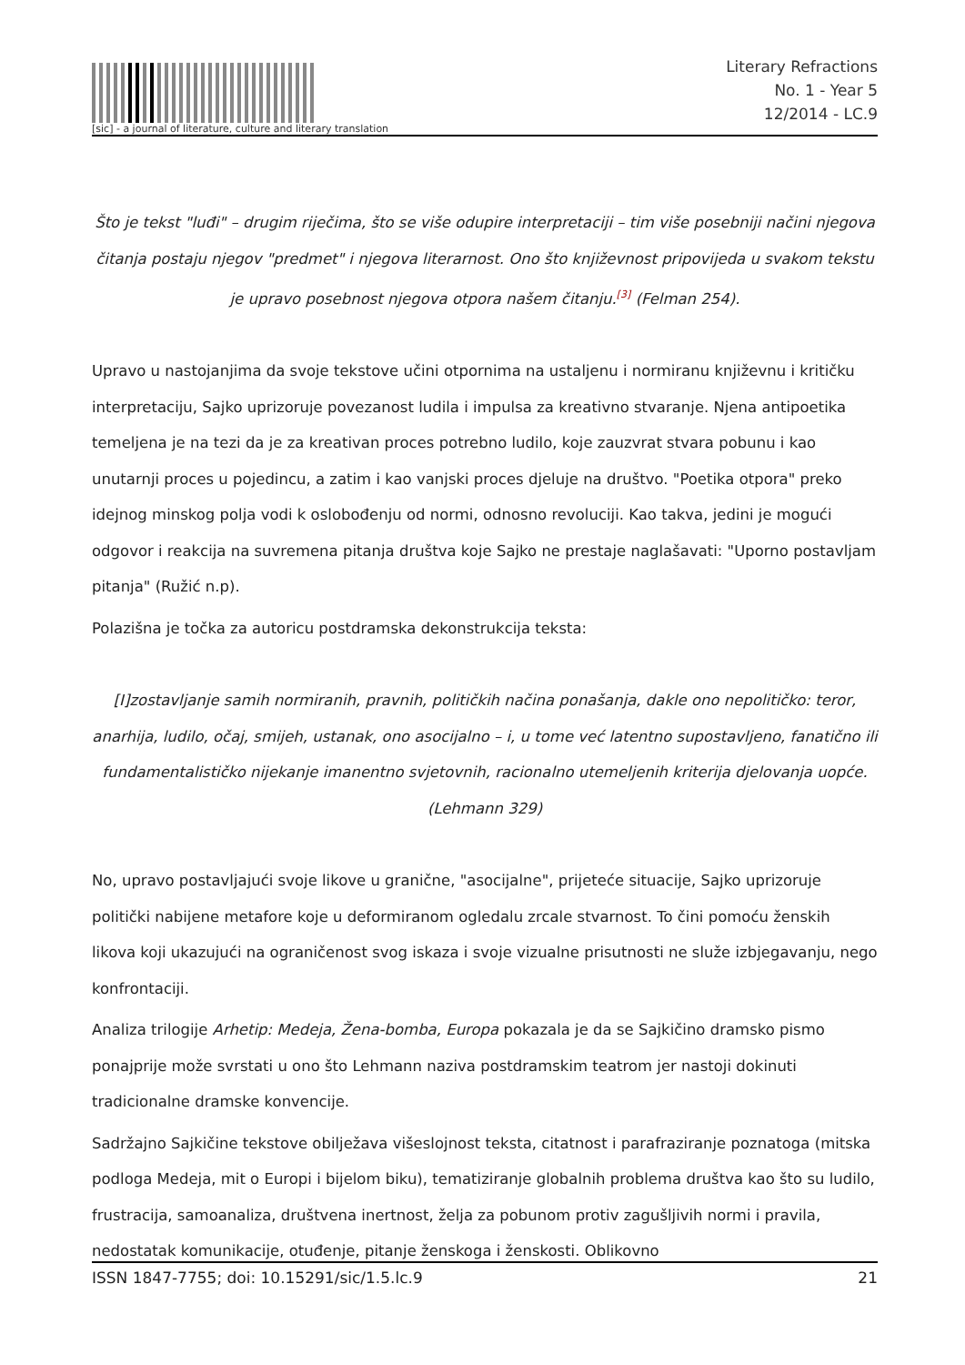[sic] - a journal of literature, culture and literary translation
Literary Refractions
No. 1 - Year 5
12/2014 - LC.9
Što je tekst "luđi" – drugim riječima, što se više odupire interpretaciji – tim više posebniji načini njegova čitanja postaju njegov "predmet" i njegova literarnost. Ono što književnost pripovijeda u svakom tekstu je upravo posebnost njegova otpora našem čitanju.<sup>[3]</sup> (Felman 254).
Upravo u nastojanjima da svoje tekstove učini otpornima na ustaljenu i normiranu književnu i kritičku interpretaciju, Sajko uprizoruje povezanost ludila i impulsa za kreativno stvaranje. Njena antipoetika temeljena je na tezi da je za kreativan proces potrebno ludilo, koje zauzvrat stvara pobunu i kao unutarnji proces u pojedincu, a zatim i kao vanjski proces djeluje na društvo. "Poetika otpora" preko idejnog minskog polja vodi k oslobođenju od normi, odnosno revoluciji. Kao takva, jedini je mogući odgovor i reakcija na suvremena pitanja društva koje Sajko ne prestaje naglašavati: "Uporno postavljam pitanja" (Ružić n.p).
Polazišna je točka za autoricu postdramska dekonstrukcija teksta:
[I]zostavljanje samih normiranih, pravnih, političkih načina ponašanja, dakle ono nepolitičko: teror, anarhija, ludilo, očaj, smijeh, ustanak, ono asocijalno – i, u tome već latentno supostavljeno, fanatično ili fundamentalističko nijekanje imanentno svjetovnih, racionalno utemeljenih kriterija djelovanja uopće. (Lehmann 329)
No, upravo postavljajući svoje likove u granične, "asocijalne", prijeteće situacije, Sajko uprizoruje politički nabijene metafore koje u deformiranom ogledalu zrcale stvarnost. To čini pomoću ženskih likova koji ukazujući na ograničenost svog iskaza i svoje vizualne prisutnosti ne služe izbjegavanju, nego konfrontaciji.
Analiza trilogije Arhetip: Medeja, Žena-bomba, Europa pokazala je da se Sajkičino dramsko pismo ponajprije može svrstati u ono što Lehmann naziva postdramskim teatrom jer nastoji dokinuti tradicionalne dramske konvencije.
Sadržajno Sajkičine tekstove obilježava višeslojnost teksta, citatnost i parafraziranje poznatoga (mitska podloga Medeja, mit o Europi i bijelom biku), tematiziranje globalnih problema društva kao što su ludilo, frustracija, samoanaliza, društvena inertnost, želja za pobunom protiv zagušljivih normi i pravila, nedostatak komunikacije, otuđenje, pitanje ženskoga i ženskosti. Oblikovno
ISSN 1847-7755; doi: 10.15291/sic/1.5.lc.9 21